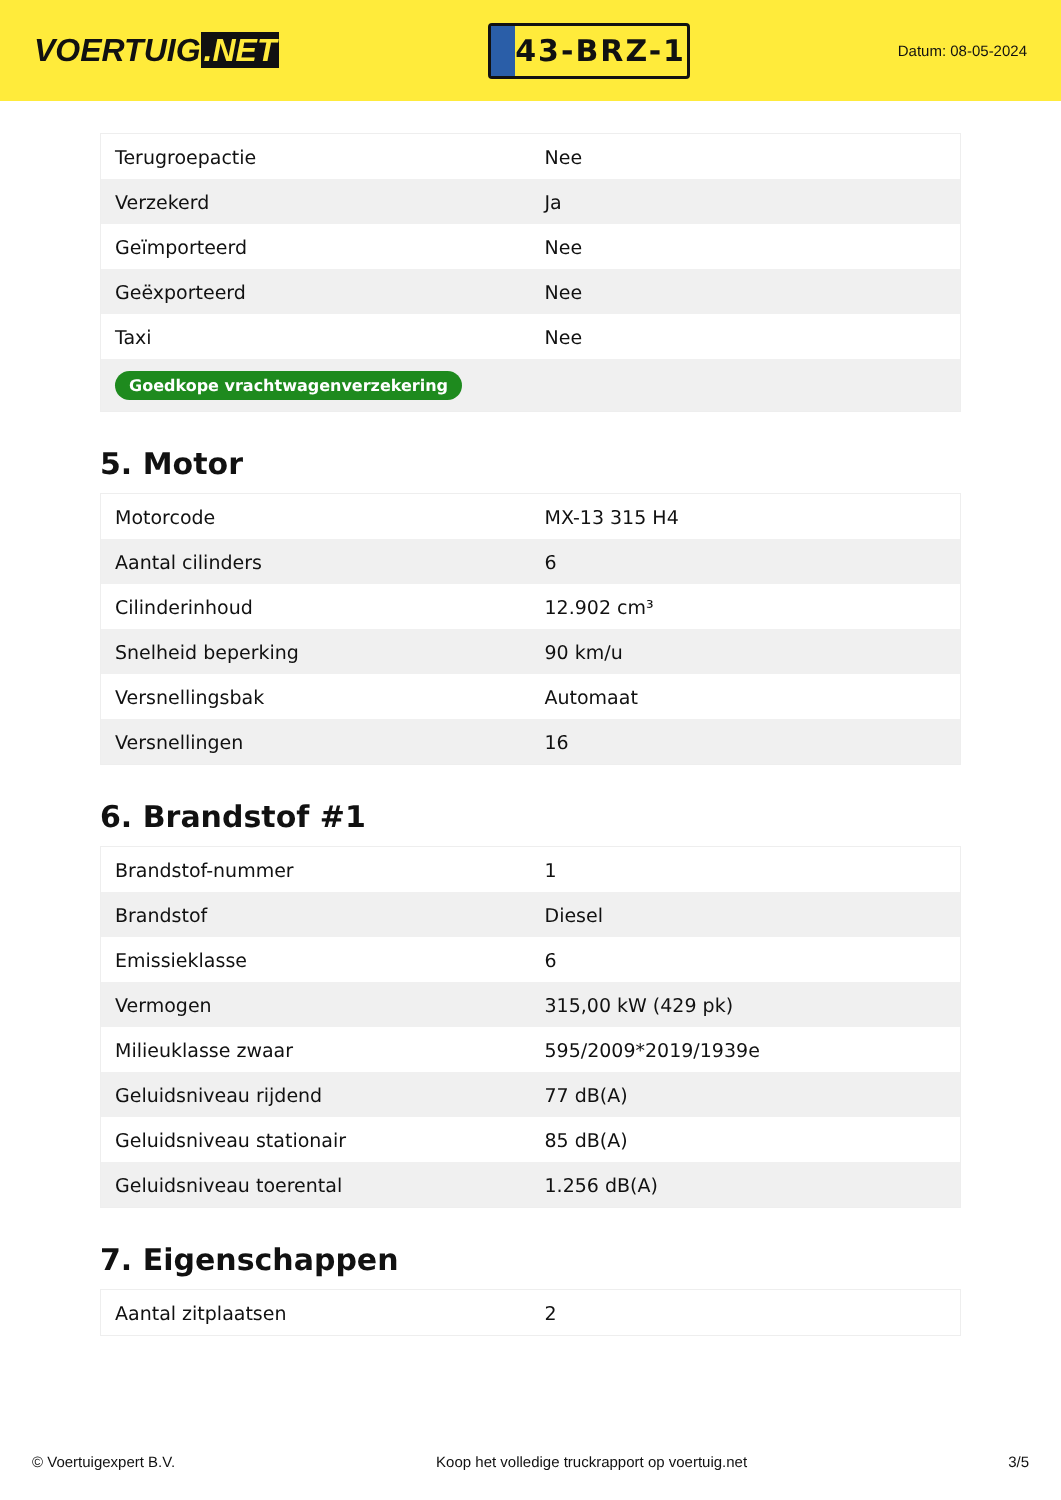VOERTUIG.NET
43-BRZ-1
Datum: 08-05-2024
| Terugroepactie | Nee |
| Verzekerd | Ja |
| Geïmporteerd | Nee |
| Geëxporteerd | Nee |
| Taxi | Nee |
| Goedkope vrachtwagenverzekering | |
5. Motor
| Motorcode | MX-13 315 H4 |
| Aantal cilinders | 6 |
| Cilinderinhoud | 12.902 cm³ |
| Snelheid beperking | 90 km/u |
| Versnellingsbak | Automaat |
| Versnellingen | 16 |
6. Brandstof #1
| Brandstof-nummer | 1 |
| Brandstof | Diesel |
| Emissieklasse | 6 |
| Vermogen | 315,00 kW (429 pk) |
| Milieuklasse zwaar | 595/2009*2019/1939e |
| Geluidsniveau rijdend | 77 dB(A) |
| Geluidsniveau stationair | 85 dB(A) |
| Geluidsniveau toerental | 1.256 dB(A) |
7. Eigenschappen
| Aantal zitplaatsen | 2 |
© Voertuigexpert B.V. Koop het volledige truckrapport op voertuig.net 3/5